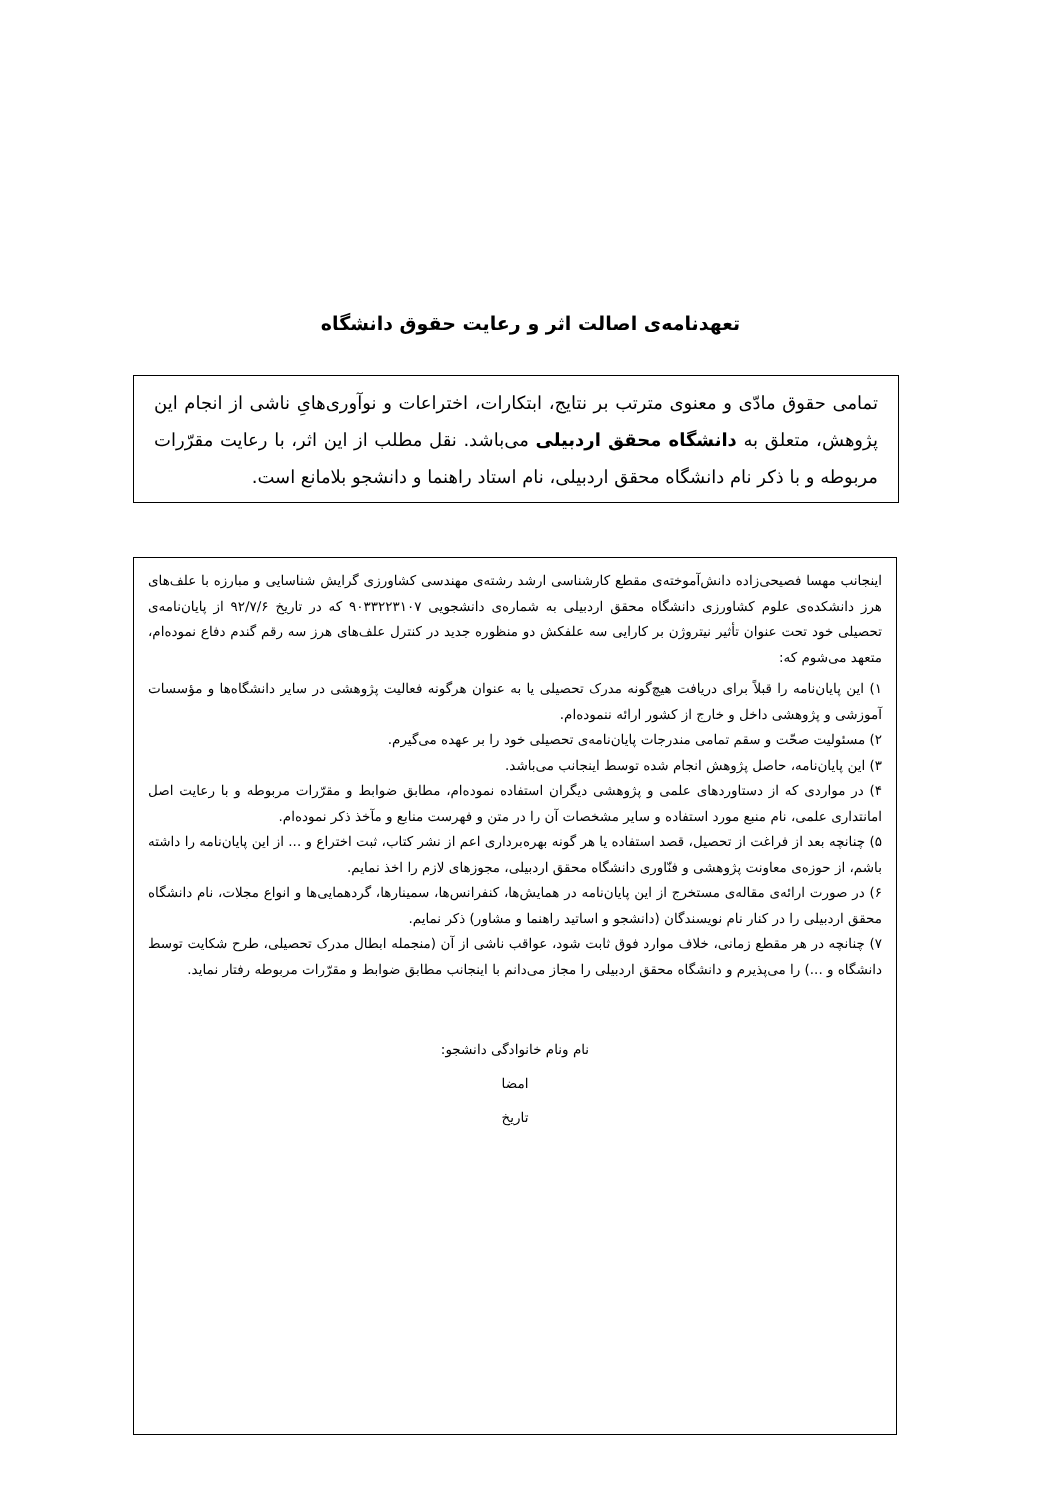تعهدنامه‌ی اصالت اثر و رعایت حقوق دانشگاه
تمامی حقوق مادّی و معنوی مترتب بر نتایج، ابتکارات، اختراعات و نوآوری‌هایِ ناشی از انجام این پژوهش، متعلق به دانشگاه محقق اردبیلی می‌باشد. نقل مطلب از این اثر، با رعایت مقرّرات مربوطه و با ذکر نام دانشگاه محقق اردبیلی، نام استاد راهنما و دانشجو بلامانع است.
اینجانب مهسا فصیحی‌زاده دانش‌آموخته‌ی مقطع کارشناسی ارشد رشته‌ی مهندسی کشاورزی گرایش شناسایی و مبارزه با علف‌های هرز دانشکده‌ی علوم کشاورزی دانشگاه محقق اردبیلی به شماره‌ی دانشجویی ۹۰۳۳۲۲۳۱۰۷ که در تاریخ ۹۲/۷/۶ از پایان‌نامه‌ی تحصیلی خود تحت عنوان تأثیر نیتروژن بر کارایی سه علفکش دو منظوره جدید در کنترل علف‌های هرز سه رقم گندم دفاع نموده‌ام، متعهد می‌شوم که:
۱) این پایان‌نامه را قبلاً برای دریافت هیچ‌گونه مدرک تحصیلی یا به عنوان هرگونه فعالیت پژوهشی در سایر دانشگاه‌ها و مؤسسات آموزشی و پژوهشی داخل و خارج از کشور ارائه ننموده‌ام.
۲) مسئولیت صحّت و سقم تمامی مندرجات پایان‌نامه‌ی تحصیلی خود را بر عهده می‌گیرم.
۳) این پایان‌نامه، حاصل پژوهش انجام شده توسط اینجانب می‌باشد.
۴) در مواردی که از دستاوردهای علمی و پژوهشی دیگران استفاده نموده‌ام، مطابق ضوابط و مقرّرات مربوطه و با رعایت اصل امانتداری علمی، نام منبع مورد استفاده و سایر مشخصات آن را در متن و فهرست منابع و مآخذ ذکر نموده‌ام.
۵) چنانچه بعد از فراغت از تحصیل، قصد استفاده یا هر گونه بهره‌برداری اعم از نشر کتاب، ثبت اختراع و ... از این پایان‌نامه را داشته باشم، از حوزه‌ی معاونت پژوهشی و فنّاوری دانشگاه محقق اردبیلی، مجوزهای لازم را اخذ نمایم.
۶) در صورت ارائه‌ی مقاله‌ی مستخرج از این پایان‌نامه در همایش‌ها، کنفرانس‌ها، سمینارها، گردهمایی‌ها و انواع مجلات، نام دانشگاه محقق اردبیلی را در کنار نام نویسندگان (دانشجو و اساتید راهنما و مشاور) ذکر نمایم.
۷) چنانچه در هر مقطع زمانی، خلاف موارد فوق ثابت شود، عواقب ناشی از آن (منجمله ابطال مدرک تحصیلی، طرح شکایت توسط دانشگاه و ...) را می‌پذیرم و دانشگاه محقق اردبیلی را مجاز می‌دانم با اینجانب مطابق ضوابط و مقرّرات مربوطه رفتار نماید.
نام ونام خانوادگی دانشجو:
امضا
تاریخ